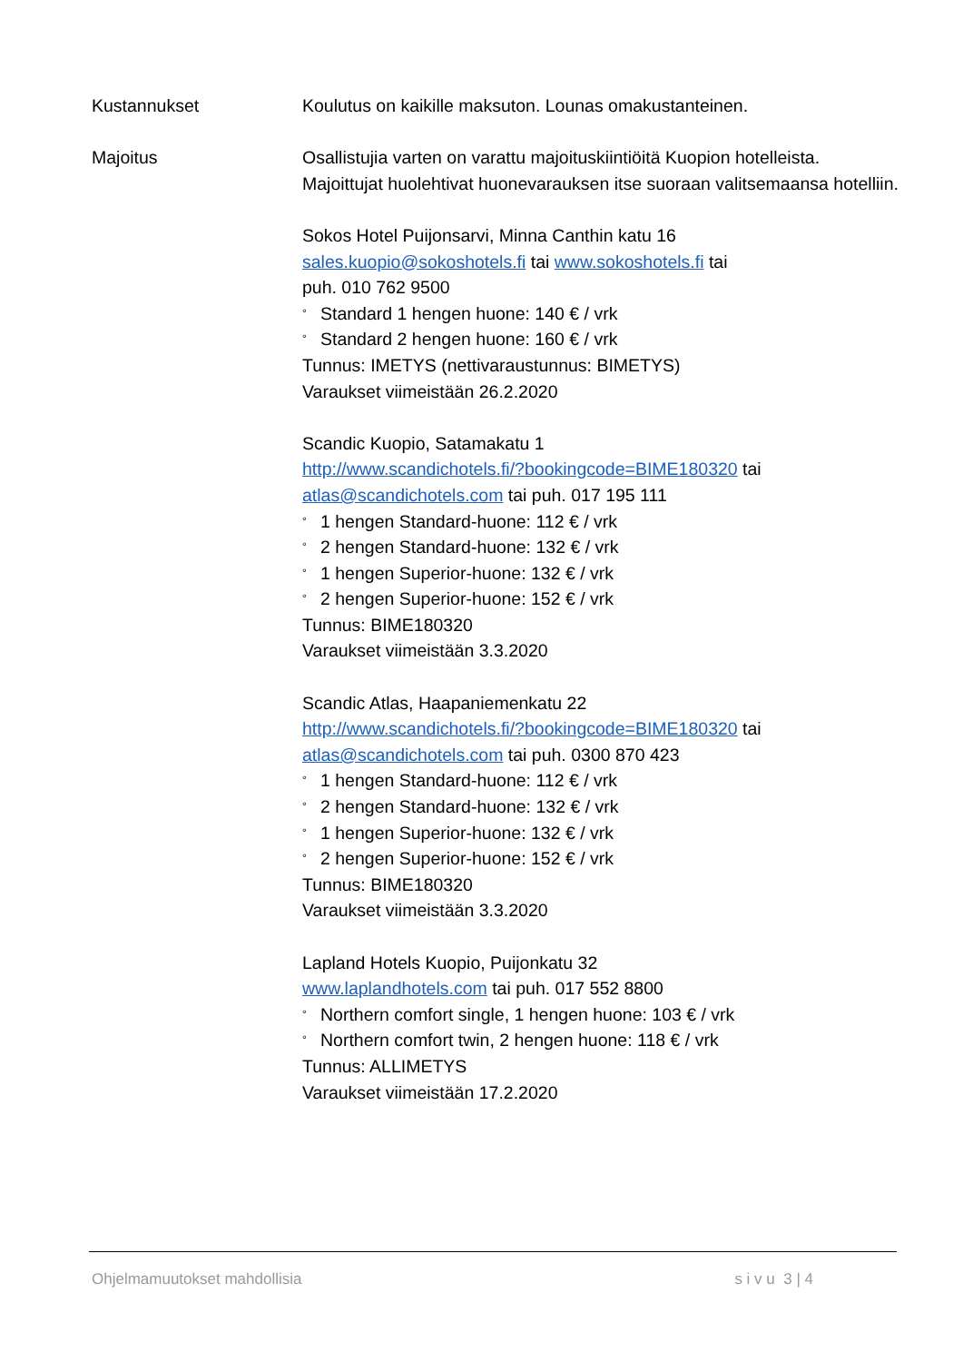Kustannukset Koulutus on kaikille maksuton. Lounas omakustanteinen.
Majoitus Osallistujia varten on varattu majoituskiintiöitä Kuopion hotelleista. Majoittujat huolehtivat huonevarauksen itse suoraan valitsemaansa hotelliin.
Sokos Hotel Puijonsarvi, Minna Canthin katu 16
sales.kuopio@sokoshotels.fi tai www.sokoshotels.fi tai
puh. 010 762 9500
° Standard 1 hengen huone: 140 € / vrk
° Standard 2 hengen huone: 160 € / vrk
Tunnus: IMETYS (nettivaraustunnus: BIMETYS)
Varaukset viimeistään 26.2.2020
Scandic Kuopio, Satamakatu 1
http://www.scandichotels.fi/?bookingcode=BIME180320 tai
atlas@scandichotels.com tai puh. 017 195 111
° 1 hengen Standard-huone: 112 € / vrk
° 2 hengen Standard-huone: 132 € / vrk
° 1 hengen Superior-huone: 132 € / vrk
° 2 hengen Superior-huone: 152 € / vrk
Tunnus: BIME180320
Varaukset viimeistään 3.3.2020
Scandic Atlas, Haapaniemenkatu 22
http://www.scandichotels.fi/?bookingcode=BIME180320 tai
atlas@scandichotels.com tai puh. 0300 870 423
° 1 hengen Standard-huone: 112 € / vrk
° 2 hengen Standard-huone: 132 € / vrk
° 1 hengen Superior-huone: 132 € / vrk
° 2 hengen Superior-huone: 152 € / vrk
Tunnus: BIME180320
Varaukset viimeistään 3.3.2020
Lapland Hotels Kuopio, Puijonkatu 32
www.laplandhotels.com tai puh. 017 552 8800
° Northern comfort single, 1 hengen huone: 103 € / vrk
° Northern comfort twin, 2 hengen huone: 118 € / vrk
Tunnus: ALLIMETYS
Varaukset viimeistään 17.2.2020
Ohjelmamuutokset mahdollisia s i v u 3 | 4